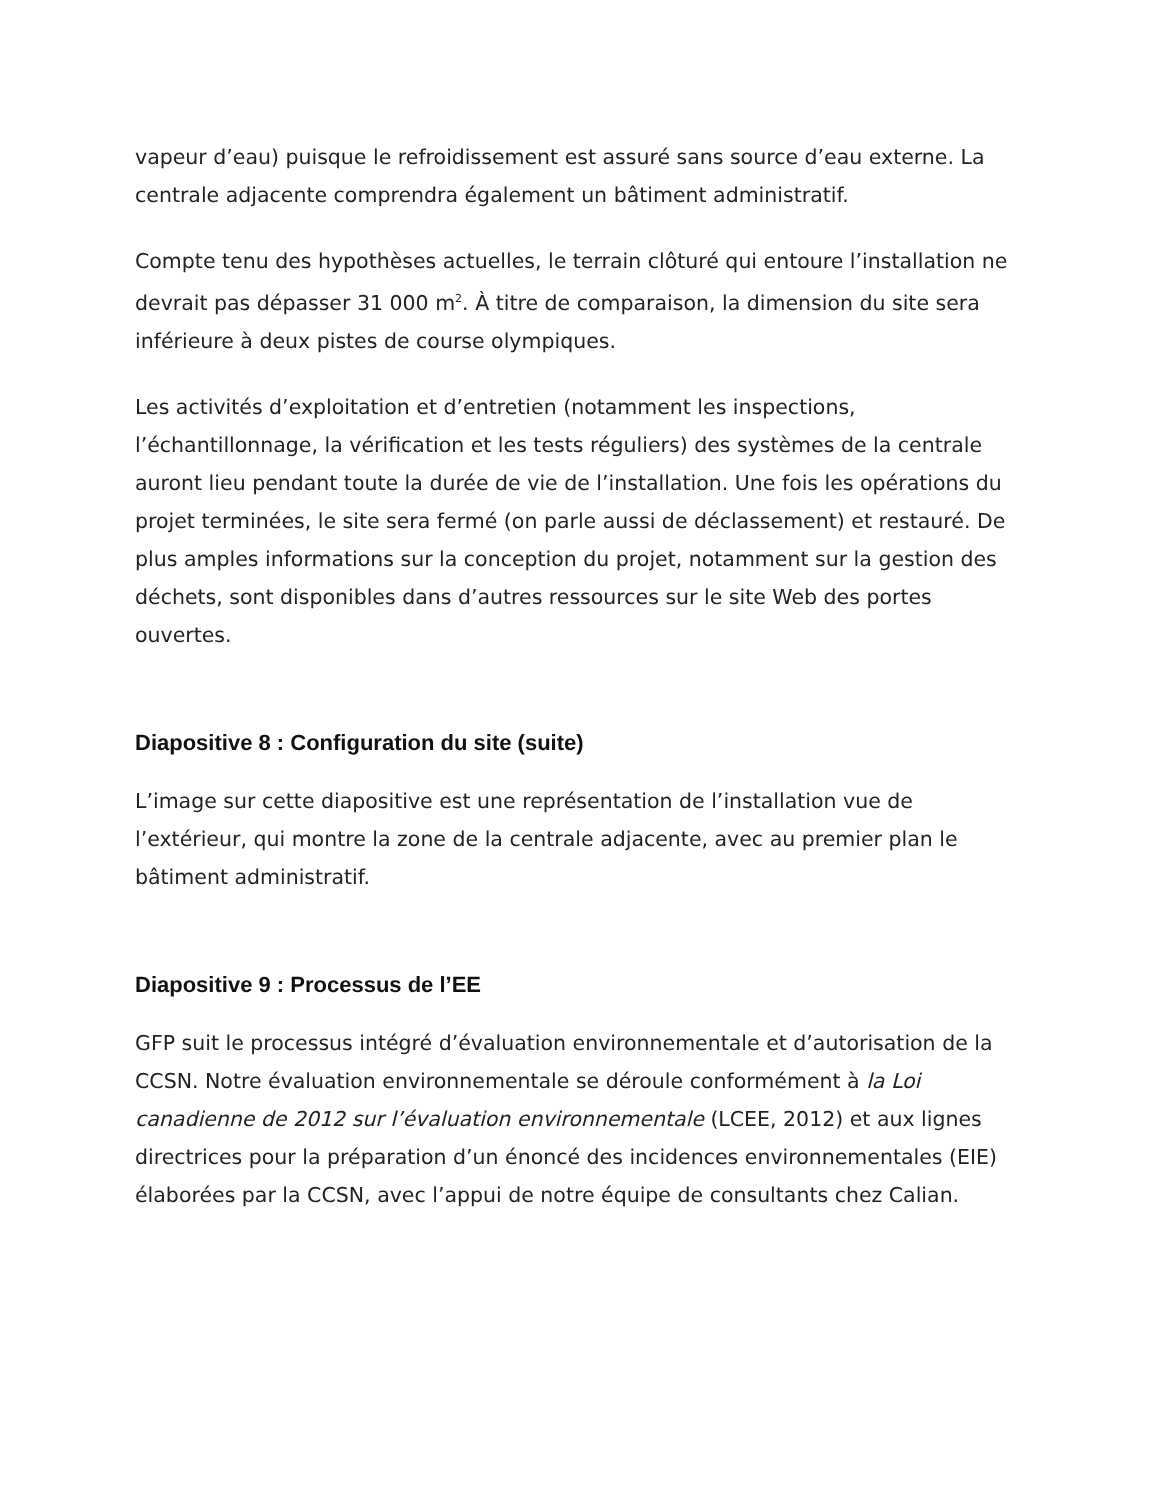vapeur d’eau) puisque le refroidissement est assuré sans source d’eau externe. La centrale adjacente comprendra également un bâtiment administratif.
Compte tenu des hypothèses actuelles, le terrain clôturé qui entoure l’installation ne devrait pas dépasser 31 000 m<sup>2</sup>. À titre de comparaison, la dimension du site sera inférieure à deux pistes de course olympiques.
Les activités d’exploitation et d’entretien (notamment les inspections, l’échantillonnage, la vérification et les tests réguliers) des systèmes de la centrale auront lieu pendant toute la durée de vie de l’installation. Une fois les opérations du projet terminées, le site sera fermé (on parle aussi de déclassement) et restauré. De plus amples informations sur la conception du projet, notamment sur la gestion des déchets, sont disponibles dans d’autres ressources sur le site Web des portes ouvertes.
Diapositive 8 : Configuration du site (suite)
L’image sur cette diapositive est une représentation de l’installation vue de l’extérieur, qui montre la zone de la centrale adjacente, avec au premier plan le bâtiment administratif.
Diapositive 9 : Processus de l’EE
GFP suit le processus intégré d’évaluation environnementale et d’autorisation de la CCSN. Notre évaluation environnementale se déroule conformément à la Loi canadienne de 2012 sur l’évaluation environnementale (LCEE, 2012) et aux lignes directrices pour la préparation d’un énoncé des incidences environnementales (EIE) élaborées par la CCSN, avec l’appui de notre équipe de consultants chez Calian.